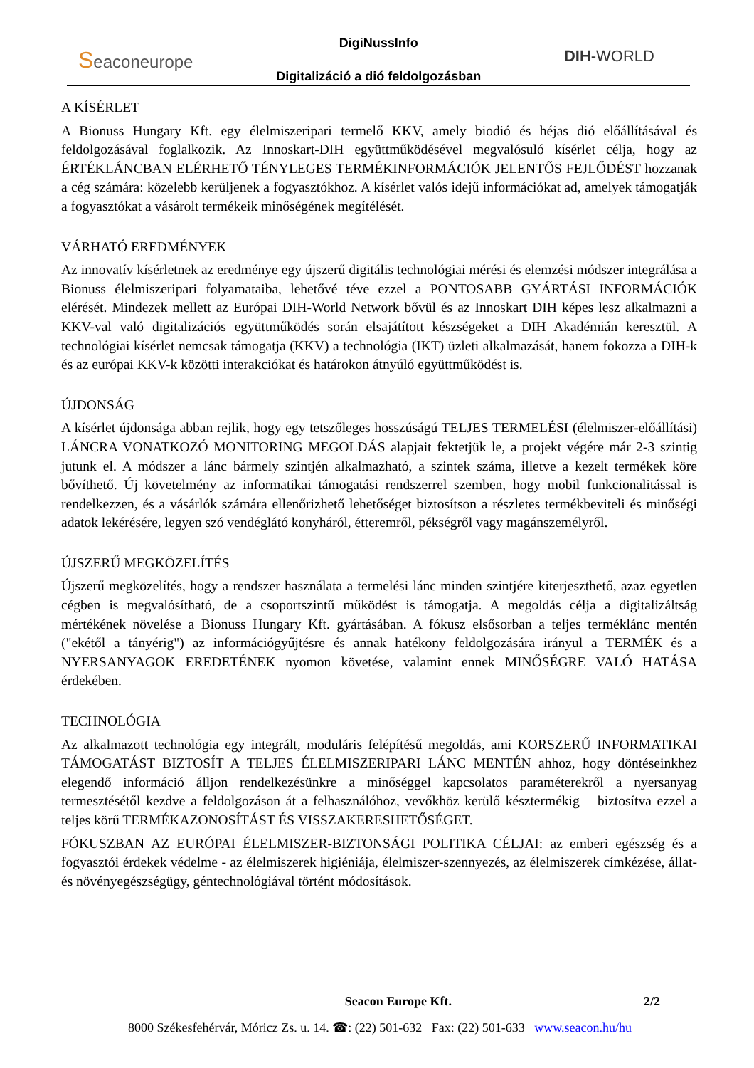Seaconeurope
DigiNussInfo
Digitalizáció a dió feldolgozásban
DIH-WORLD
A KÍSÉRLET
A Bionuss Hungary Kft. egy élelmiszeripari termelő KKV, amely biodió és héjas dió előállításával és feldolgozásával foglalkozik. Az Innoskart-DIH együttműködésével megvalósuló kísérlet célja, hogy az ÉRTÉKLÁNCBAN ELÉRHETŐ TÉNYLEGES TERMÉKINFORMÁCIÓK JELENTŐS FEJLŐDÉST hozzanak a cég számára: közelebb kerüljenek a fogyasztókhoz. A kísérlet valós idejű információkat ad, amelyek támogatják a fogyasztókat a vásárolt termékeik minőségének megítélését.
VÁRHATÓ EREDMÉNYEK
Az innovatív kísérletnek az eredménye egy újszerű digitális technológiai mérési és elemzési módszer integrálása a Bionuss élelmiszeripari folyamataiba, lehetővé téve ezzel a PONTOSABB GYÁRTÁSI INFORMÁCIÓK elérését. Mindezek mellett az Európai DIH-World Network bővül és az Innoskart DIH képes lesz alkalmazni a KKV-val való digitalizációs együttműködés során elsajátított készségeket a DIH Akadémián keresztül. A technológiai kísérlet nemcsak támogatja (KKV) a technológia (IKT) üzleti alkalmazását, hanem fokozza a DIH-k és az európai KKV-k közötti interakciókat és határokon átnyúló együttműködést is.
ÚJDONSÁG
A kísérlet újdonsága abban rejlik, hogy egy tetszőleges hosszúságú TELJES TERMELÉSI (élelmiszer-előállítási) LÁNCRA VONATKOZÓ MONITORING MEGOLDÁS alapjait fektetjük le, a projekt végére már 2-3 szintig jutunk el. A módszer a lánc bármely szintjén alkalmazható, a szintek száma, illetve a kezelt termékek köre bővíthető. Új követelmény az informatikai támogatási rendszerrel szemben, hogy mobil funkcionalitással is rendelkezzen, és a vásárlók számára ellenőrizhető lehetőséget biztosítson a részletes termékbeviteli és minőségi adatok lekérésére, legyen szó vendéglátó konyháról, étteremről, pékségről vagy magánszemélyről.
ÚJSZERŰ MEGKÖZELÍTÉS
Újszerű megközelítés, hogy a rendszer használata a termelési lánc minden szintjére kiterjeszthető, azaz egyetlen cégben is megvalósítható, de a csoportszintű működést is támogatja. A megoldás célja a digitalizáltság mértékének növelése a Bionuss Hungary Kft. gyártásában. A fókusz elsősorban a teljes terméklánc mentén ("ekétől a tányérig") az információgyűjtésre és annak hatékony feldolgozására irányul a TERMÉK és a NYERSANYAGOK EREDETÉNEK nyomon követése, valamint ennek MINŐSÉGRE VALÓ HATÁSA érdekében.
TECHNOLÓGIA
Az alkalmazott technológia egy integrált, moduláris felépítésű megoldás, ami KORSZERŰ INFORMATIKAI TÁMOGATÁST BIZTOSÍT A TELJES ÉLELMISZERIPARI LÁNC MENTÉN ahhoz, hogy döntéseinkhez elegendő információ álljon rendelkezésünkre a minőséggel kapcsolatos paraméterekről a nyersanyag termesztésétől kezdve a feldolgozáson át a felhasználóhoz, vevőkhöz kerülő késztermékig – biztosítva ezzel a teljes körű TERMÉKAZONOSÍTÁST ÉS VISSZAKERESHETŐSÉGET.
FÓKUSZBAN AZ EURÓPAI ÉLELMISZER-BIZTONSÁGI POLITIKA CÉLJAI: az emberi egészség és a fogyasztói érdekek védelme - az élelmiszerek higiéniája, élelmiszer-szennyezés, az élelmiszerek címkézése, állat- és növényegészségügy, géntechnológiával történt módosítások.
Seacon Europe Kft. 2/2
8000 Székesfehérvár, Móricz Zs. u. 14. ☎: (22) 501-632 Fax: (22) 501-633 www.seacon.hu/hu